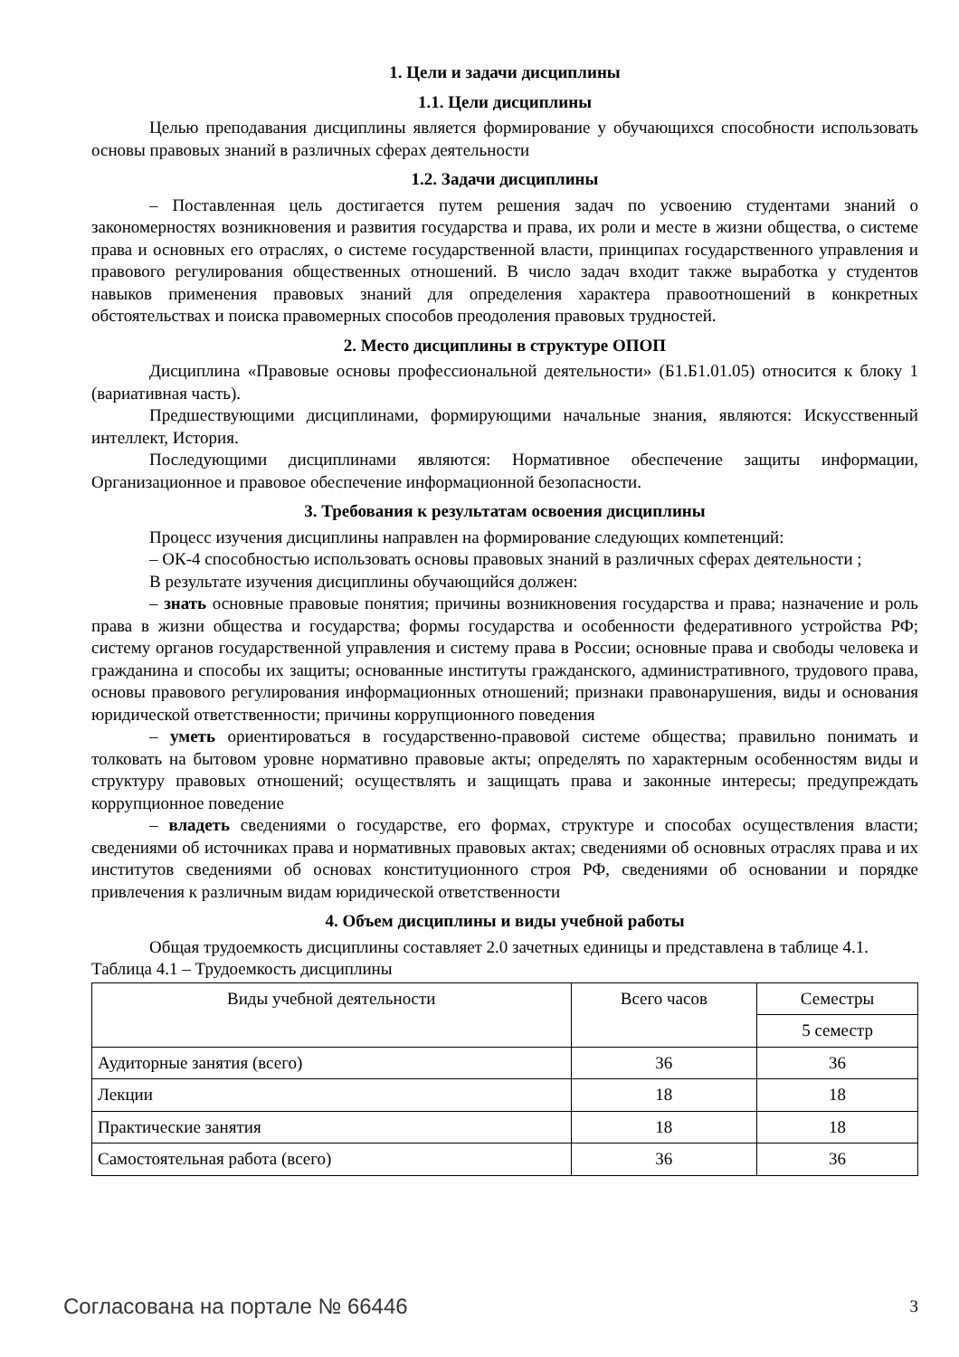1. Цели и задачи дисциплины
1.1. Цели дисциплины
Целью преподавания дисциплины является формирование у обучающихся способности использовать основы правовых знаний в различных сферах деятельности
1.2. Задачи дисциплины
– Поставленная цель достигается путем решения задач по усвоению студентами знаний о закономерностях возникновения и развития государства и права, их роли и месте в жизни общества, о системе права и основных его отраслях, о системе государственной власти, принципах государственного управления и правового регулирования общественных отношений. В число задач входит также выработка у студентов навыков применения правовых знаний для определения характера правоотношений в конкретных обстоятельствах и поиска правомерных способов преодоления правовых трудностей.
2. Место дисциплины в структуре ОПОП
Дисциплина «Правовые основы профессиональной деятельности» (Б1.Б1.01.05) относится к блоку 1 (вариативная часть).
Предшествующими дисциплинами, формирующими начальные знания, являются: Искусственный интеллект, История.
Последующими дисциплинами являются: Нормативное обеспечение защиты информации, Организационное и правовое обеспечение информационной безопасности.
3. Требования к результатам освоения дисциплины
Процесс изучения дисциплины направлен на формирование следующих компетенций:
– ОК-4 способностью использовать основы правовых знаний в различных сферах деятельности ;
В результате изучения дисциплины обучающийся должен:
– знать основные правовые понятия; причины возникновения государства и права; назначение и роль права в жизни общества и государства; формы государства и особенности федеративного устройства РФ; систему органов государственной управления и систему права в России; основные права и свободы человека и гражданина и способы их защиты; основанные институты гражданского, административного, трудового права, основы правового регулирования информационных отношений; признаки правонарушения, виды и основания юридической ответственности; причины коррупционного поведения
– уметь ориентироваться в государственно-правовой системе общества; правильно понимать и толковать на бытовом уровне нормативно правовые акты; определять по характерным особенностям виды и структуру правовых отношений; осуществлять и защищать права и законные интересы; предупреждать коррупционное поведение
– владеть сведениями о государстве, его формах, структуре и способах осуществления власти; сведениями об источниках права и нормативных правовых актах; сведениями об основных отраслях права и их институтов сведениями об основах конституционного строя РФ, сведениями об основании и порядке привлечения к различным видам юридической ответственности
4. Объем дисциплины и виды учебной работы
Общая трудоемкость дисциплины составляет 2.0 зачетных единицы и представлена в таблице 4.1.
Таблица 4.1 – Трудоемкость дисциплины
| Виды учебной деятельности | Всего часов | Семестры |
| --- | --- | --- |
| | | 5 семестр |
| Аудиторные занятия (всего) | 36 | 36 |
| Лекции | 18 | 18 |
| Практические занятия | 18 | 18 |
| Самостоятельная работа (всего) | 36 | 36 |
Согласована на портале № 66446 3